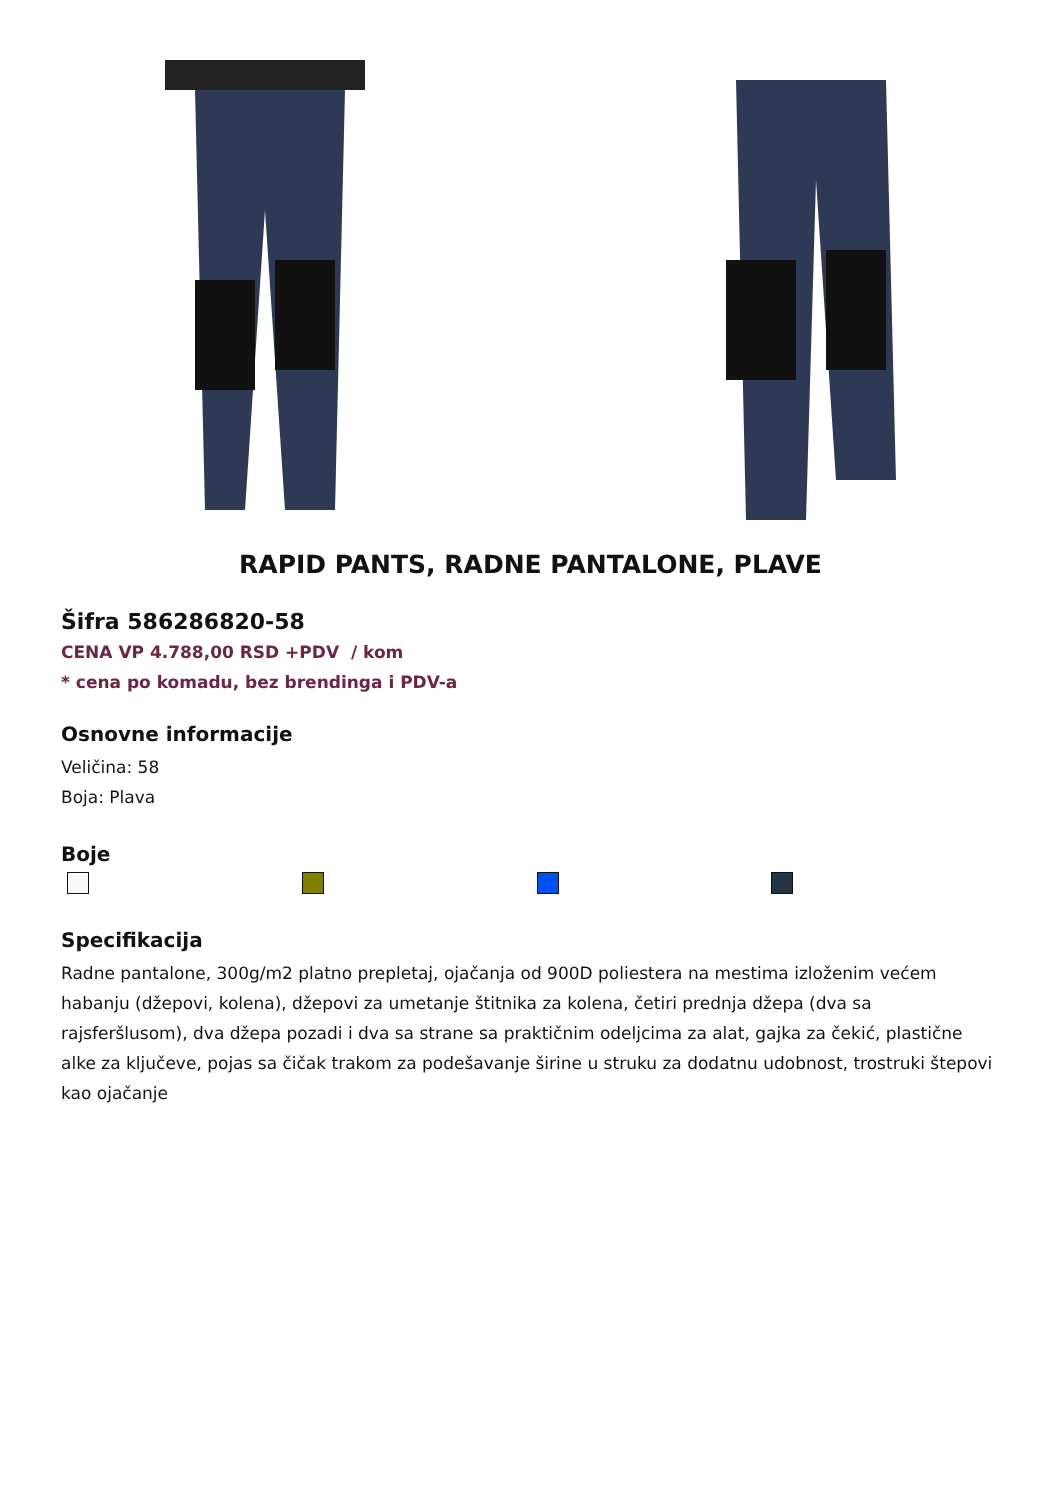RAPID PANTS, RADNE PANTALONE, PLAVE
Šifra 586286820-58
CENA VP 4.788,00 RSD +PDV / kom
* cena po komadu, bez brendinga i PDV-a
Osnovne informacije
Veličina: 58
Boja: Plava
Boje
Specifikacija
Radne pantalone, 300g/m2 platno prepletaj, ojačanja od 900D poliestera na mestima izloženim većem habanju (džepovi, kolena), džepovi za umetanje štitnika za kolena, četiri prednja džepa (dva sa rajsferšlusom), dva džepa pozadi i dva sa strane sa praktičnim odeljcima za alat, gajka za čekić, plastične alke za ključeve, pojas sa čičak trakom za podešavanje širine u struku za dodatnu udobnost, trostruki štepovi kao ojačanje